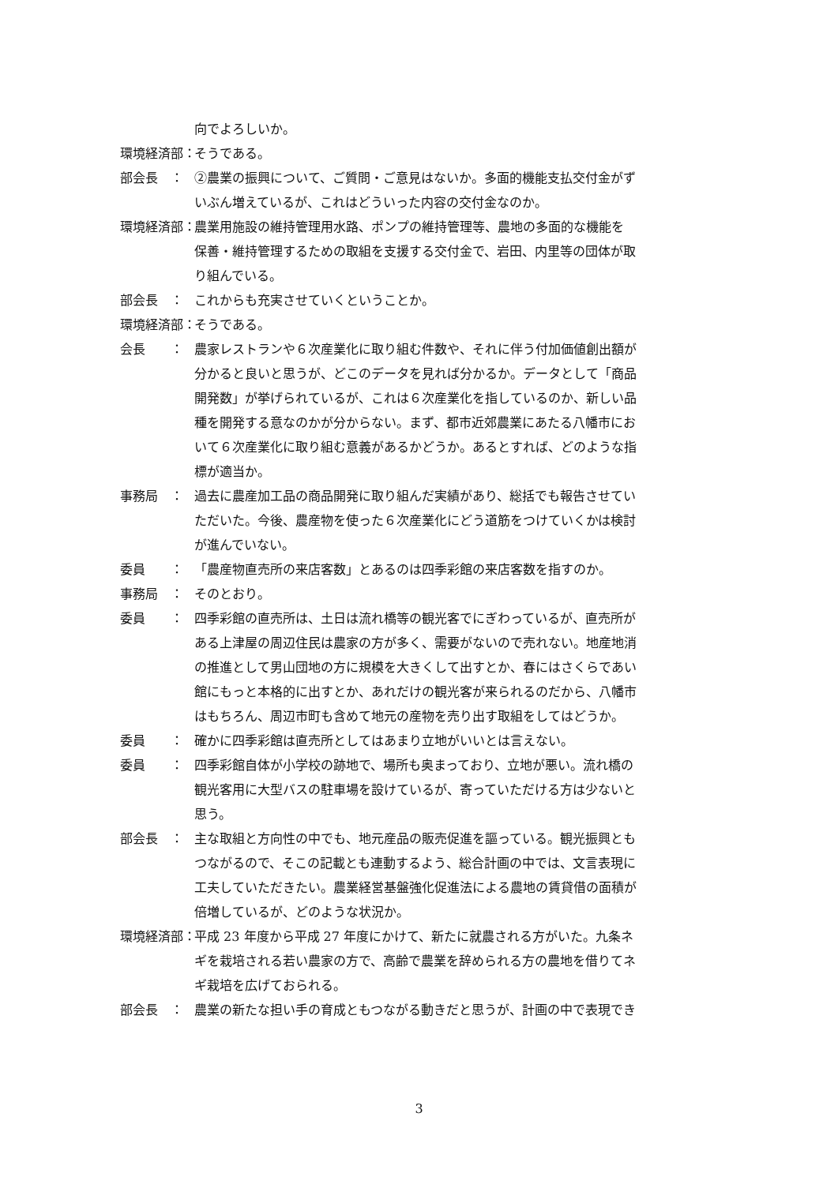向でよろしいか。
環境経済部： そうである。
部会長　： ②農業の振興について、ご質問・ご意見はないか。多面的機能支払交付金がず
いぶん増えているが、これはどういった内容の交付金なのか。
環境経済部： 農業用施設の維持管理用水路、ポンプの維持管理等、農地の多面的な機能を
保善・維持管理するための取組を支援する交付金で、岩田、内里等の団体が取
り組んでいる。
部会長　： これからも充実させていくということか。
環境経済部： そうである。
会長　　： 農家レストランや６次産業化に取り組む件数や、それに伴う付加価値創出額が
分かると良いと思うが、どこのデータを見れば分かるか。データとして「商品
開発数」が挙げられているが、これは６次産業化を指しているのか、新しい品
種を開発する意なのかが分からない。まず、都市近郊農業にあたる八幡市にお
いて６次産業化に取り組む意義があるかどうか。あるとすれば、どのような指
標が適当か。
事務局　： 過去に農産加工品の商品開発に取り組んだ実績があり、総括でも報告させてい
ただいた。今後、農産物を使った６次産業化にどう道筋をつけていくかは検討
が進んでいない。
委員　　： 「農産物直売所の来店客数」とあるのは四季彩館の来店客数を指すのか。
事務局　： そのとおり。
委員　　： 四季彩館の直売所は、土日は流れ橋等の観光客でにぎわっているが、直売所が
ある上津屋の周辺住民は農家の方が多く、需要がないので売れない。地産地消
の推進として男山団地の方に規模を大きくして出すとか、春にはさくらであい
館にもっと本格的に出すとか、あれだけの観光客が来られるのだから、八幡市
はもちろん、周辺市町も含めて地元の産物を売り出す取組をしてはどうか。
委員　　： 確かに四季彩館は直売所としてはあまり立地がいいとは言えない。
委員　　： 四季彩館自体が小学校の跡地で、場所も奥まっており、立地が悪い。流れ橋の
観光客用に大型バスの駐車場を設けているが、寄っていただける方は少ないと
思う。
部会長　： 主な取組と方向性の中でも、地元産品の販売促進を謳っている。観光振興とも
つながるので、そこの記載とも連動するよう、総合計画の中では、文言表現に
工夫していただきたい。農業経営基盤強化促進法による農地の賃貸借の面積が
倍増しているが、どのような状況か。
環境経済部： 平成 23 年度から平成 27 年度にかけて、新たに就農される方がいた。九条ネ
ギを栽培される若い農家の方で、高齢で農業を辞められる方の農地を借りてネ
ギ栽培を広げておられる。
部会長　： 農業の新たな担い手の育成ともつながる動きだと思うが、計画の中で表現でき
3